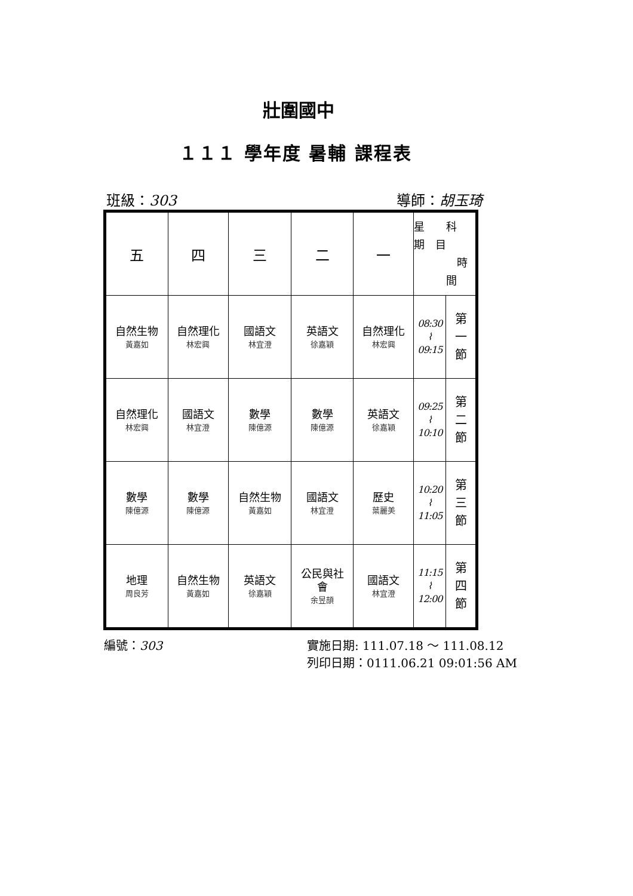壯圍國中
１１１ 學年度 暑輔 課程表
班級：303 導師：胡玉琦
| 五 | 四 | 三 | 二 | 一 | 星 科 期 目 時 間 | |
| 自然生物 黃嘉如 | 自然理化 林宏興 | 國語文 林宜澄 | 英語文 徐嘉穎 | 自然理化 林宏興 | 08:30 ⌇ 09:15 | 第 一 節 |
| 自然理化 林宏興 | 國語文 林宜澄 | 數學 陳億源 | 數學 陳億源 | 英語文 徐嘉穎 | 09:25 ⌇ 10:10 | 第 二 節 |
| 數學 陳億源 | 數學 陳億源 | 自然生物 黃嘉如 | 國語文 林宜澄 | 歷史 葉麗美 | 10:20 ⌇ 11:05 | 第 三 節 |
| 地理 周良芳 | 自然生物 黃嘉如 | 英語文 徐嘉穎 | 公民與社 會 余昱頡 | 國語文 林宜澄 | 11:15 ⌇ 12:00 | 第 四 節 |
編號：303 實施日期: 111.07.18 ～ 111.08.12
列印日期：0111.06.21 09:01:56 AM